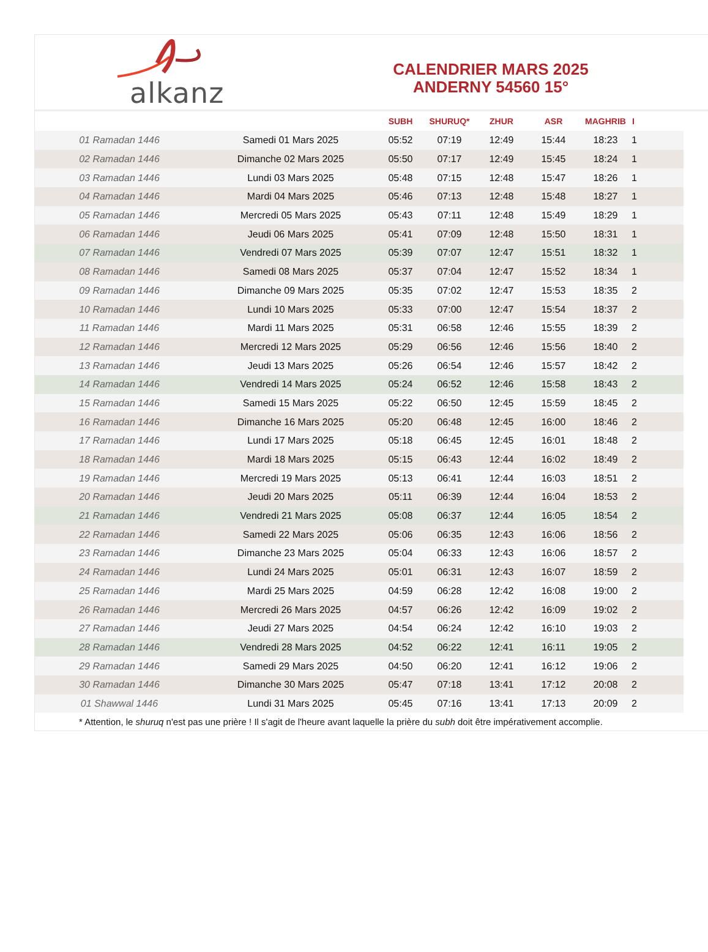alkanz
CALENDRIER MARS 2025
ANDERNY 54560 15°
| | | SUBH | SHURUQ* | ZHUR | ASR | MAGHRIB | I |
| --- | --- | --- | --- | --- | --- | --- | --- |
| 01 Ramadan 1446 | Samedi 01 Mars 2025 | 05:52 | 07:19 | 12:49 | 15:44 | 18:23 | 1 |
| 02 Ramadan 1446 | Dimanche 02 Mars 2025 | 05:50 | 07:17 | 12:49 | 15:45 | 18:24 | 1 |
| 03 Ramadan 1446 | Lundi 03 Mars 2025 | 05:48 | 07:15 | 12:48 | 15:47 | 18:26 | 1 |
| 04 Ramadan 1446 | Mardi 04 Mars 2025 | 05:46 | 07:13 | 12:48 | 15:48 | 18:27 | 1 |
| 05 Ramadan 1446 | Mercredi 05 Mars 2025 | 05:43 | 07:11 | 12:48 | 15:49 | 18:29 | 1 |
| 06 Ramadan 1446 | Jeudi 06 Mars 2025 | 05:41 | 07:09 | 12:48 | 15:50 | 18:31 | 1 |
| 07 Ramadan 1446 | Vendredi 07 Mars 2025 | 05:39 | 07:07 | 12:47 | 15:51 | 18:32 | 1 |
| 08 Ramadan 1446 | Samedi 08 Mars 2025 | 05:37 | 07:04 | 12:47 | 15:52 | 18:34 | 1 |
| 09 Ramadan 1446 | Dimanche 09 Mars 2025 | 05:35 | 07:02 | 12:47 | 15:53 | 18:35 | 2 |
| 10 Ramadan 1446 | Lundi 10 Mars 2025 | 05:33 | 07:00 | 12:47 | 15:54 | 18:37 | 2 |
| 11 Ramadan 1446 | Mardi 11 Mars 2025 | 05:31 | 06:58 | 12:46 | 15:55 | 18:39 | 2 |
| 12 Ramadan 1446 | Mercredi 12 Mars 2025 | 05:29 | 06:56 | 12:46 | 15:56 | 18:40 | 2 |
| 13 Ramadan 1446 | Jeudi 13 Mars 2025 | 05:26 | 06:54 | 12:46 | 15:57 | 18:42 | 2 |
| 14 Ramadan 1446 | Vendredi 14 Mars 2025 | 05:24 | 06:52 | 12:46 | 15:58 | 18:43 | 2 |
| 15 Ramadan 1446 | Samedi 15 Mars 2025 | 05:22 | 06:50 | 12:45 | 15:59 | 18:45 | 2 |
| 16 Ramadan 1446 | Dimanche 16 Mars 2025 | 05:20 | 06:48 | 12:45 | 16:00 | 18:46 | 2 |
| 17 Ramadan 1446 | Lundi 17 Mars 2025 | 05:18 | 06:45 | 12:45 | 16:01 | 18:48 | 2 |
| 18 Ramadan 1446 | Mardi 18 Mars 2025 | 05:15 | 06:43 | 12:44 | 16:02 | 18:49 | 2 |
| 19 Ramadan 1446 | Mercredi 19 Mars 2025 | 05:13 | 06:41 | 12:44 | 16:03 | 18:51 | 2 |
| 20 Ramadan 1446 | Jeudi 20 Mars 2025 | 05:11 | 06:39 | 12:44 | 16:04 | 18:53 | 2 |
| 21 Ramadan 1446 | Vendredi 21 Mars 2025 | 05:08 | 06:37 | 12:44 | 16:05 | 18:54 | 2 |
| 22 Ramadan 1446 | Samedi 22 Mars 2025 | 05:06 | 06:35 | 12:43 | 16:06 | 18:56 | 2 |
| 23 Ramadan 1446 | Dimanche 23 Mars 2025 | 05:04 | 06:33 | 12:43 | 16:06 | 18:57 | 2 |
| 24 Ramadan 1446 | Lundi 24 Mars 2025 | 05:01 | 06:31 | 12:43 | 16:07 | 18:59 | 2 |
| 25 Ramadan 1446 | Mardi 25 Mars 2025 | 04:59 | 06:28 | 12:42 | 16:08 | 19:00 | 2 |
| 26 Ramadan 1446 | Mercredi 26 Mars 2025 | 04:57 | 06:26 | 12:42 | 16:09 | 19:02 | 2 |
| 27 Ramadan 1446 | Jeudi 27 Mars 2025 | 04:54 | 06:24 | 12:42 | 16:10 | 19:03 | 2 |
| 28 Ramadan 1446 | Vendredi 28 Mars 2025 | 04:52 | 06:22 | 12:41 | 16:11 | 19:05 | 2 |
| 29 Ramadan 1446 | Samedi 29 Mars 2025 | 04:50 | 06:20 | 12:41 | 16:12 | 19:06 | 2 |
| 30 Ramadan 1446 | Dimanche 30 Mars 2025 | 05:47 | 07:18 | 13:41 | 17:12 | 20:08 | 2 |
| 01 Shawwal 1446 | Lundi 31 Mars 2025 | 05:45 | 07:16 | 13:41 | 17:13 | 20:09 | 2 |
* Attention, le shuruq n'est pas une prière ! Il s'agit de l'heure avant laquelle la prière du subh doit être impérativement accomplie.